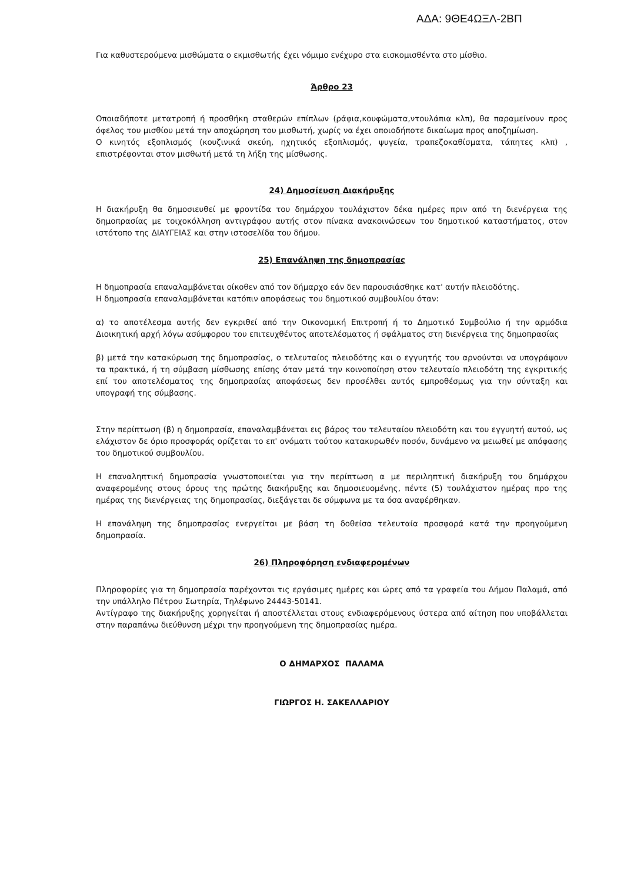ΑΔΑ: 9ΘΕ4ΩΞΛ-2ΒΠ
Για καθυστερούμενα μισθώματα ο εκμισθωτής έχει νόμιμο ενέχυρο στα εισκομισθέντα στο μίσθιο.
Άρθρο 23
Οποιαδήποτε μετατροπή ή προσθήκη σταθερών επίπλων (ράφια,κουφώματα,ντουλάπια κλπ), θα παραμείνουν προς όφελος του μισθίου μετά την αποχώρηση του μισθωτή, χωρίς να έχει οποιοδήποτε δικαίωμα προς αποζημίωση.
Ο κινητός εξοπλισμός (κουζινικά σκεύη, ηχητικός εξοπλισμός, ψυγεία, τραπεζοκαθίσματα, τάπητες κλπ) , επιστρέφονται στον μισθωτή μετά τη λήξη της μίσθωσης.
24) Δημοσίευση Διακήρυξης
Η διακήρυξη θα δημοσιευθεί με φροντίδα του δημάρχου τουλάχιστον δέκα ημέρες πριν από τη διενέργεια της δημοπρασίας με τοιχοκόλληση αντιγράφου αυτής στον πίνακα ανακοινώσεων του δημοτικού καταστήματος, στον ιστότοπο της ΔΙΑΥΓΕΙΑΣ και στην ιστοσελίδα του δήμου.
25) Επανάληψη της δημοπρασίας
Η δημοπρασία επαναλαμβάνεται οίκοθεν από τον δήμαρχο εάν δεν παρουσιάσθηκε κατ' αυτήν πλειοδότης.
Η δημοπρασία επαναλαμβάνεται κατόπιν αποφάσεως του δημοτικού συμβουλίου όταν:
α) το αποτέλεσμα αυτής δεν εγκριθεί από την Οικονομική Επιτροπή ή το Δημοτικό Συμβούλιο ή την αρμόδια Διοικητική αρχή λόγω ασύμφορου του επιτευχθέντος αποτελέσματος ή σφάλματος στη διενέργεια της δημοπρασίας
β) μετά την κατακύρωση της δημοπρασίας, ο τελευταίος πλειοδότης και ο εγγυητής του αρνούνται να υπογράψουν τα πρακτικά, ή τη σύμβαση μίσθωσης επίσης όταν μετά την κοινοποίηση στον τελευταίο πλειοδότη της εγκριτικής επί του αποτελέσματος της δημοπρασίας αποφάσεως δεν προσέλθει αυτός εμπροθέσμως για την σύνταξη και υπογραφή της σύμβασης.
Στην περίπτωση (β) η δημοπρασία, επαναλαμβάνεται εις βάρος του τελευταίου πλειοδότη και του εγγυητή αυτού, ως ελάχιστον δε όριο προσφοράς ορίζεται το επ' ονόματι τούτου κατακυρωθέν ποσόν, δυνάμενο να μειωθεί με απόφασης του δημοτικού συμβουλίου.
Η επαναληπτική δημοπρασία γνωστοποιείται για την περίπτωση α με περιληπτική διακήρυξη του δημάρχου αναφερομένης στους όρους της πρώτης διακήρυξης και δημοσιευομένης, πέντε (5) τουλάχιστον ημέρας προ της ημέρας της διενέργειας της δημοπρασίας, διεξάγεται δε σύμφωνα με τα όσα αναφέρθηκαν.
Η επανάληψη της δημοπρασίας ενεργείται με βάση τη δοθείσα τελευταία προσφορά κατά την προηγούμενη δημοπρασία.
26) Πληροφόρηση ενδιαφερομένων
Πληροφορίες για τη δημοπρασία παρέχονται τις εργάσιμες ημέρες και ώρες από τα γραφεία του Δήμου Παλαμά, από την υπάλληλο Πέτρου Σωτηρία, Τηλέφωνο 24443-50141.
Αντίγραφο της διακήρυξης χορηγείται ή αποστέλλεται στους ενδιαφερόμενους ύστερα από αίτηση που υποβάλλεται στην παραπάνω διεύθυνση μέχρι την προηγούμενη της δημοπρασίας ημέρα.
Ο ΔΗΜΑΡΧΟΣ ΠΑΛΑΜΑ
ΓΙΩΡΓΟΣ Η. ΣΑΚΕΛΛΑΡΙΟΥ